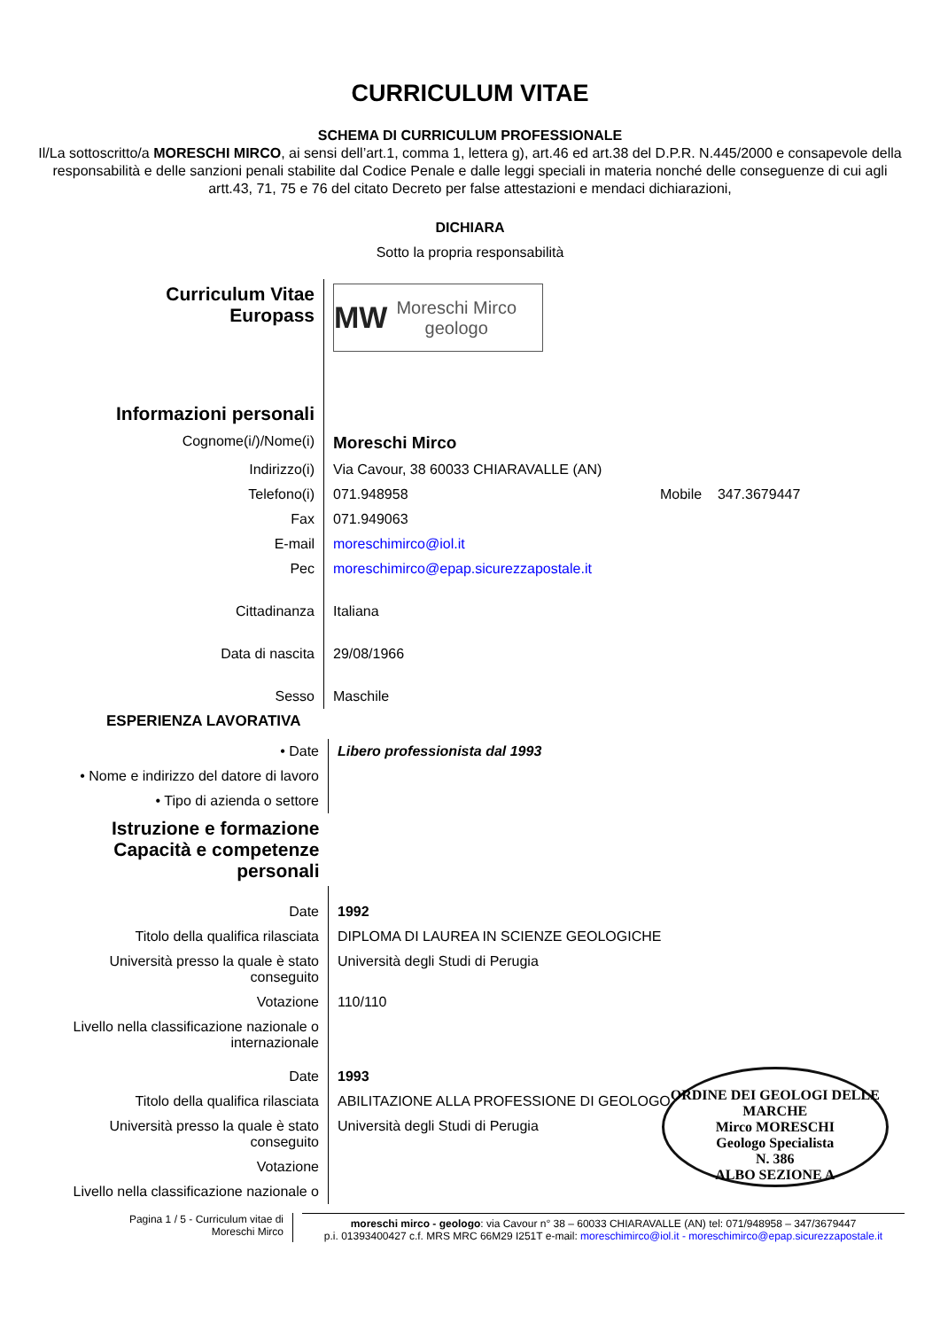CURRICULUM VITAE
SCHEMA DI CURRICULUM PROFESSIONALE
Il/La sottoscritto/a MORESCHI MIRCO, ai sensi dell’art.1, comma 1, lettera g), art.46 ed art.38 del D.P.R. N.445/2000 e consapevole della responsabilità e delle sanzioni penali stabilite dal Codice Penale e dalle leggi speciali in materia nonché delle conseguenze di cui agli artt.43, 71, 75 e 76 del citato Decreto per false attestazioni e mendaci dichiarazioni,
DICHIARA
Sotto la propria responsabilità
| Curriculum Vitae Europass | MW Moreschi Mirco geologo |
| Informazioni personali | |
| Cognome(i/)/Nome(i) | Moreschi Mirco |
| Indirizzo(i) | Via Cavour, 38 60033 CHIARAVALLE (AN) |
| Telefono(i) | 071.948958 Mobile 347.3679447 |
| Fax | 071.949063 |
| E-mail | moreschimirco@iol.it |
| Pec | moreschimirco@epap.sicurezzapostale.it |
| Cittadinanza | Italiana |
| Data di nascita | 29/08/1966 |
| Sesso | Maschile |
ESPERIENZA LAVORATIVA
| • Date | Libero professionista dal 1993 |
| • Nome e indirizzo del datore di lavoro | |
| • Tipo di azienda o settore | |
| Istruzione e formazione Capacità e competenze personali | |
| Date | 1992 |
| Titolo della qualifica rilasciata | DIPLOMA DI LAUREA IN SCIENZE GEOLOGICHE |
| Università presso la quale è stato conseguito | Università degli Studi di Perugia |
| Votazione | 110/110 |
| Livello nella classificazione nazionale o internazionale | |
| Date | 1993 |
| Titolo della qualifica rilasciata | ABILITAZIONE ALLA PROFESSIONE DI GEOLOGO |
| Università presso la quale è stato conseguito | Università degli Studi di Perugia |
| Votazione | |
| Livello nella classificazione nazionale o | |
ORDINE DEI GEOLOGI DELLE MARCHE
Mirco MORESCHI
Geologo Specialista
N. 386
ALBO SEZIONE A
Pagina 1 / 5 - Curriculum vitae di
Moreschi Mirco
moreschi mirco - geologo: via Cavour n° 38 – 60033 CHIARAVALLE (AN) tel: 071/948958 – 347/3679447
p.i. 01393400427 c.f. MRS MRC 66M29 I251T e-mail: moreschimirco@iol.it - moreschimirco@epap.sicurezzapostale.it